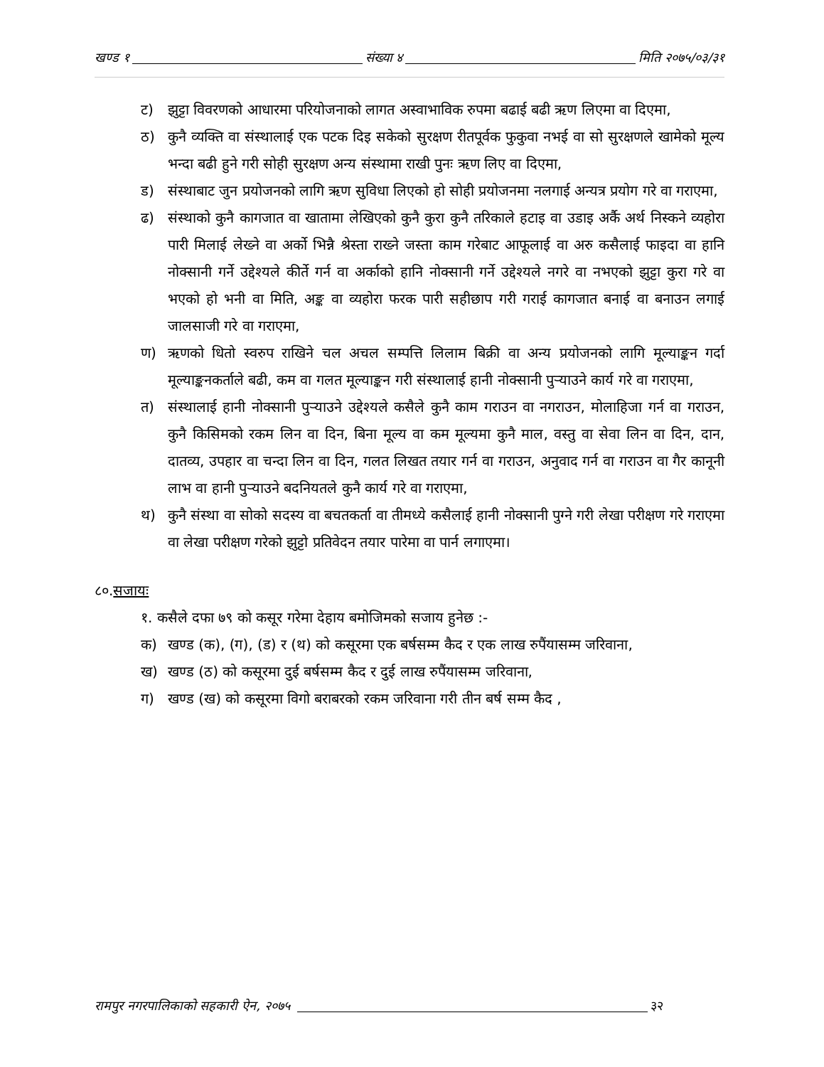खण्ड १ संख्या ४ मिति २०७५/०३/३१
ट) झुट्टा विवरणको आधारमा परियोजनाको लागत अस्वाभाविक रुपमा बढाई बढी ऋण लिएमा वा दिएमा,
ठ) कुनै व्यक्ति वा संस्थालाई एक पटक दिइ सकेको सुरक्षण रीतपूर्वक फुकुवा नभई वा सो सुरक्षणले खामेको मूल्य भन्दा बढी हुने गरी सोही सुरक्षण अन्य संस्थामा राखी पुनः ऋण लिए वा दिएमा,
ड) संस्थाबाट जुन प्रयोजनको लागि ऋण सुविधा लिएको हो सोही प्रयोजनमा नलगाई अन्यत्र प्रयोग गरे वा गराएमा,
ढ) संस्थाको कुनै कागजात वा खातामा लेखिएको कुनै कुरा कुनै तरिकाले हटाइ वा उडाइ अर्कै अर्थ निस्कने व्यहोरा पारी मिलाई लेख्ने वा अर्को भिन्नै श्रेस्ता राख्ने जस्ता काम गरेबाट आफूलाई वा अरु कसैलाई फाइदा वा हानि नोक्सानी गर्ने उद्देश्यले कीर्ते गर्न वा अर्काको हानि नोक्सानी गर्ने उद्देश्यले नगरे वा नभएको झुट्टा कुरा गरे वा भएको हो भनी वा मिति, अङ्क वा व्यहोरा फरक पारी सहीछाप गरी गराई कागजात बनाई वा बनाउन लगाई जालसाजी गरे वा गराएमा,
ण) ऋणको धितो स्वरुप राखिने चल अचल सम्पत्ति लिलाम बिक्री वा अन्य प्रयोजनको लागि मूल्याङ्कन गर्दा मूल्याङ्कनकर्ताले बढी, कम वा गलत मूल्याङ्कन गरी संस्थालाई हानी नोक्सानी पुऱ्याउने कार्य गरे वा गराएमा,
त) संस्थालाई हानी नोक्सानी पुऱ्याउने उद्देश्यले कसैले कुनै काम गराउन वा नगराउन, मोलाहिजा गर्न वा गराउन, कुनै किसिमको रकम लिन वा दिन, बिना मूल्य वा कम मूल्यमा कुनै माल, वस्तु वा सेवा लिन वा दिन, दान, दातव्य, उपहार वा चन्दा लिन वा दिन, गलत लिखत तयार गर्न वा गराउन, अनुवाद गर्न वा गराउन वा गैर कानूनी लाभ वा हानी पुऱ्याउने बदनियतले कुनै कार्य गरे वा गराएमा,
थ) कुनै संस्था वा सोको सदस्य वा बचतकर्ता वा तीमध्ये कसैलाई हानी नोक्सानी पुग्ने गरी लेखा परीक्षण गरे गराएमा वा लेखा परीक्षण गरेको झुट्टो प्रतिवेदन तयार पारेमा वा पार्न लगाएमा।
८०.सजायः
१. कसैले दफा ७९ को कसूर गरेमा देहाय बमोजिमको सजाय हुनेछ :-
क) खण्ड (क), (ग), (ड) र (थ) को कसूरमा एक बर्षसम्म कैद र एक लाख रुपैंयासम्म जरिवाना,
ख) खण्ड (ठ) को कसूरमा दुई बर्षसम्म कैद र दुई लाख रुपैंयासम्म जरिवाना,
ग) खण्ड (ख) को कसूरमा विगो बराबरको रकम जरिवाना गरी तीन बर्ष सम्म कैद ,
रामपुर नगरपालिकाको सहकारी ऐन, २०७५ ३२